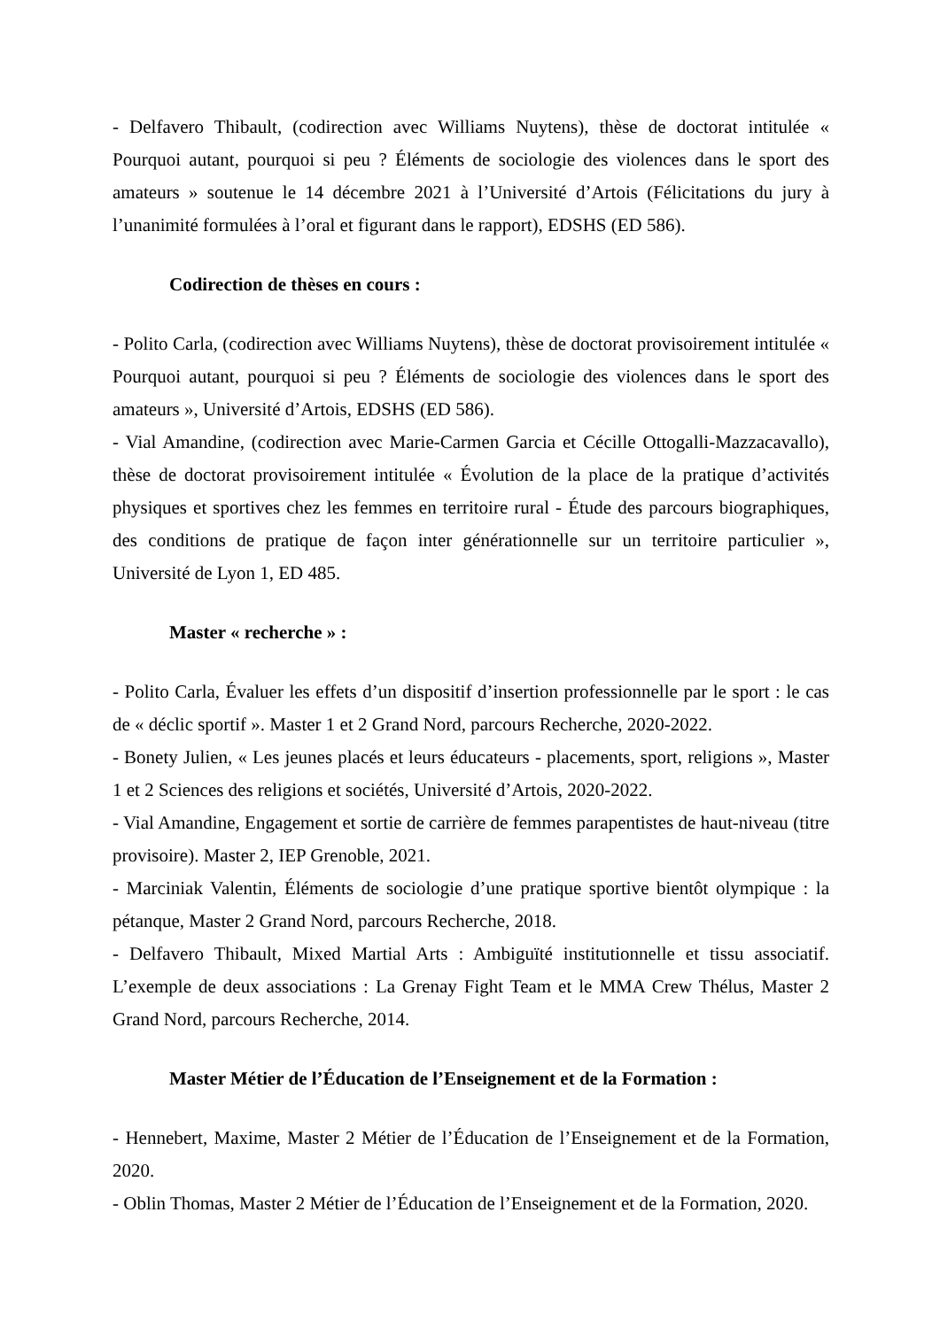- Delfavero Thibault, (codirection avec Williams Nuytens), thèse de doctorat intitulée « Pourquoi autant, pourquoi si peu ? Éléments de sociologie des violences dans le sport des amateurs » soutenue le 14 décembre 2021 à l’Université d’Artois (Félicitations du jury à l’unanimité formulées à l’oral et figurant dans le rapport), EDSHS (ED 586).
Codirection de thèses en cours :
- Polito Carla, (codirection avec Williams Nuytens), thèse de doctorat provisoirement intitulée « Pourquoi autant, pourquoi si peu ? Éléments de sociologie des violences dans le sport des amateurs », Université d’Artois, EDSHS (ED 586).
- Vial Amandine, (codirection avec Marie-Carmen Garcia et Cécille Ottogalli-Mazzacavallo), thèse de doctorat provisoirement intitulée « Évolution de la place de la pratique d’activités physiques et sportives chez les femmes en territoire rural - Étude des parcours biographiques, des conditions de pratique de façon inter générationnelle sur un territoire particulier », Université de Lyon 1, ED 485.
Master « recherche » :
- Polito Carla, Évaluer les effets d’un dispositif d’insertion professionnelle par le sport : le cas de « déclic sportif ». Master 1 et 2 Grand Nord, parcours Recherche, 2020-2022.
- Bonety Julien, « Les jeunes placés et leurs éducateurs - placements, sport, religions », Master 1 et 2 Sciences des religions et sociétés, Université d’Artois, 2020-2022.
- Vial Amandine, Engagement et sortie de carrière de femmes parapentistes de haut-niveau (titre provisoire). Master 2, IEP Grenoble, 2021.
- Marciniak Valentin, Éléments de sociologie d’une pratique sportive bientôt olympique : la pétanque, Master 2 Grand Nord, parcours Recherche, 2018.
- Delfavero Thibault, Mixed Martial Arts : Ambiguïté institutionnelle et tissu associatif. L’exemple de deux associations : La Grenay Fight Team et le MMA Crew Thélus, Master 2 Grand Nord, parcours Recherche, 2014.
Master Métier de l’Éducation de l’Enseignement et de la Formation :
- Hennebert, Maxime, Master 2 Métier de l’Éducation de l’Enseignement et de la Formation, 2020.
- Oblin Thomas, Master 2 Métier de l’Éducation de l’Enseignement et de la Formation, 2020.